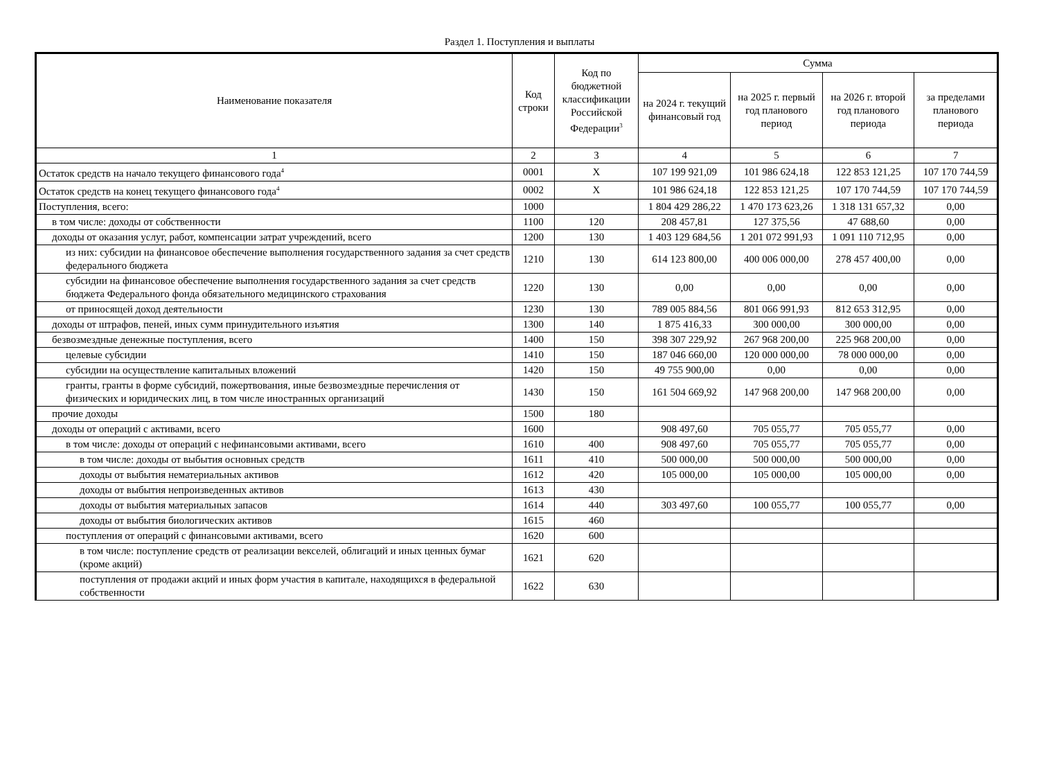Раздел 1. Поступления и выплаты
| Наименование показателя | Код строки | Код по бюджетной классификации Российской Федерации<sup>3</sup> | Сумма | | | |
| --- | --- | --- | --- | --- | --- | --- |
| | | | на 2024 г. текущий финансовый год | на 2025 г. первый год планового период | на 2026 г. второй год планового периода | за пределами планового периода |
| 1 | 2 | 3 | 4 | 5 | 6 | 7 |
| Остаток средств на начало текущего финансового года<sup>4</sup> | 0001 | X | 107 199 921,09 | 101 986 624,18 | 122 853 121,25 | 107 170 744,59 |
| Остаток средств на конец текущего финансового года<sup>4</sup> | 0002 | X | 101 986 624,18 | 122 853 121,25 | 107 170 744,59 | 107 170 744,59 |
| Поступления, всего: | 1000 | | 1 804 429 286,22 | 1 470 173 623,26 | 1 318 131 657,32 | 0,00 |
| в том числе: доходы от собственности | 1100 | 120 | 208 457,81 | 127 375,56 | 47 688,60 | 0,00 |
| доходы от оказания услуг, работ, компенсации затрат учреждений, всего | 1200 | 130 | 1 403 129 684,56 | 1 201 072 991,93 | 1 091 110 712,95 | 0,00 |
| из них: субсидии на финансовое обеспечение выполнения государственного задания за счет средств федерального бюджета | 1210 | 130 | 614 123 800,00 | 400 006 000,00 | 278 457 400,00 | 0,00 |
| субсидии на финансовое обеспечение выполнения государственного задания за счет средств бюджета Федерального фонда обязательного медицинского страхования | 1220 | 130 | 0,00 | 0,00 | 0,00 | 0,00 |
| от приносящей доход деятельности | 1230 | 130 | 789 005 884,56 | 801 066 991,93 | 812 653 312,95 | 0,00 |
| доходы от штрафов, пеней, иных сумм принудительного изъятия | 1300 | 140 | 1 875 416,33 | 300 000,00 | 300 000,00 | 0,00 |
| безвозмездные денежные поступления, всего | 1400 | 150 | 398 307 229,92 | 267 968 200,00 | 225 968 200,00 | 0,00 |
| целевые субсидии | 1410 | 150 | 187 046 660,00 | 120 000 000,00 | 78 000 000,00 | 0,00 |
| субсидии на осуществление капитальных вложений | 1420 | 150 | 49 755 900,00 | 0,00 | 0,00 | 0,00 |
| гранты, гранты в форме субсидий, пожертвования, иные безвозмездные перечисления от физических и юридических лиц, в том числе иностранных организаций | 1430 | 150 | 161 504 669,92 | 147 968 200,00 | 147 968 200,00 | 0,00 |
| прочие доходы | 1500 | 180 | | | | |
| доходы от операций с активами, всего | 1600 | | 908 497,60 | 705 055,77 | 705 055,77 | 0,00 |
| в том числе: доходы от операций с нефинансовыми активами, всего | 1610 | 400 | 908 497,60 | 705 055,77 | 705 055,77 | 0,00 |
| в том числе: доходы от выбытия основных средств | 1611 | 410 | 500 000,00 | 500 000,00 | 500 000,00 | 0,00 |
| доходы от выбытия нематериальных активов | 1612 | 420 | 105 000,00 | 105 000,00 | 105 000,00 | 0,00 |
| доходы от выбытия непроизведенных активов | 1613 | 430 | | | | |
| доходы от выбытия материальных запасов | 1614 | 440 | 303 497,60 | 100 055,77 | 100 055,77 | 0,00 |
| доходы от выбытия биологических активов | 1615 | 460 | | | | |
| поступления от операций с финансовыми активами, всего | 1620 | 600 | | | | |
| в том числе: поступление средств от реализации векселей, облигаций и иных ценных бумаг (кроме акций) | 1621 | 620 | | | | |
| поступления от продажи акций и иных форм участия в капитале, находящихся в федеральной собственности | 1622 | 630 | | | | |